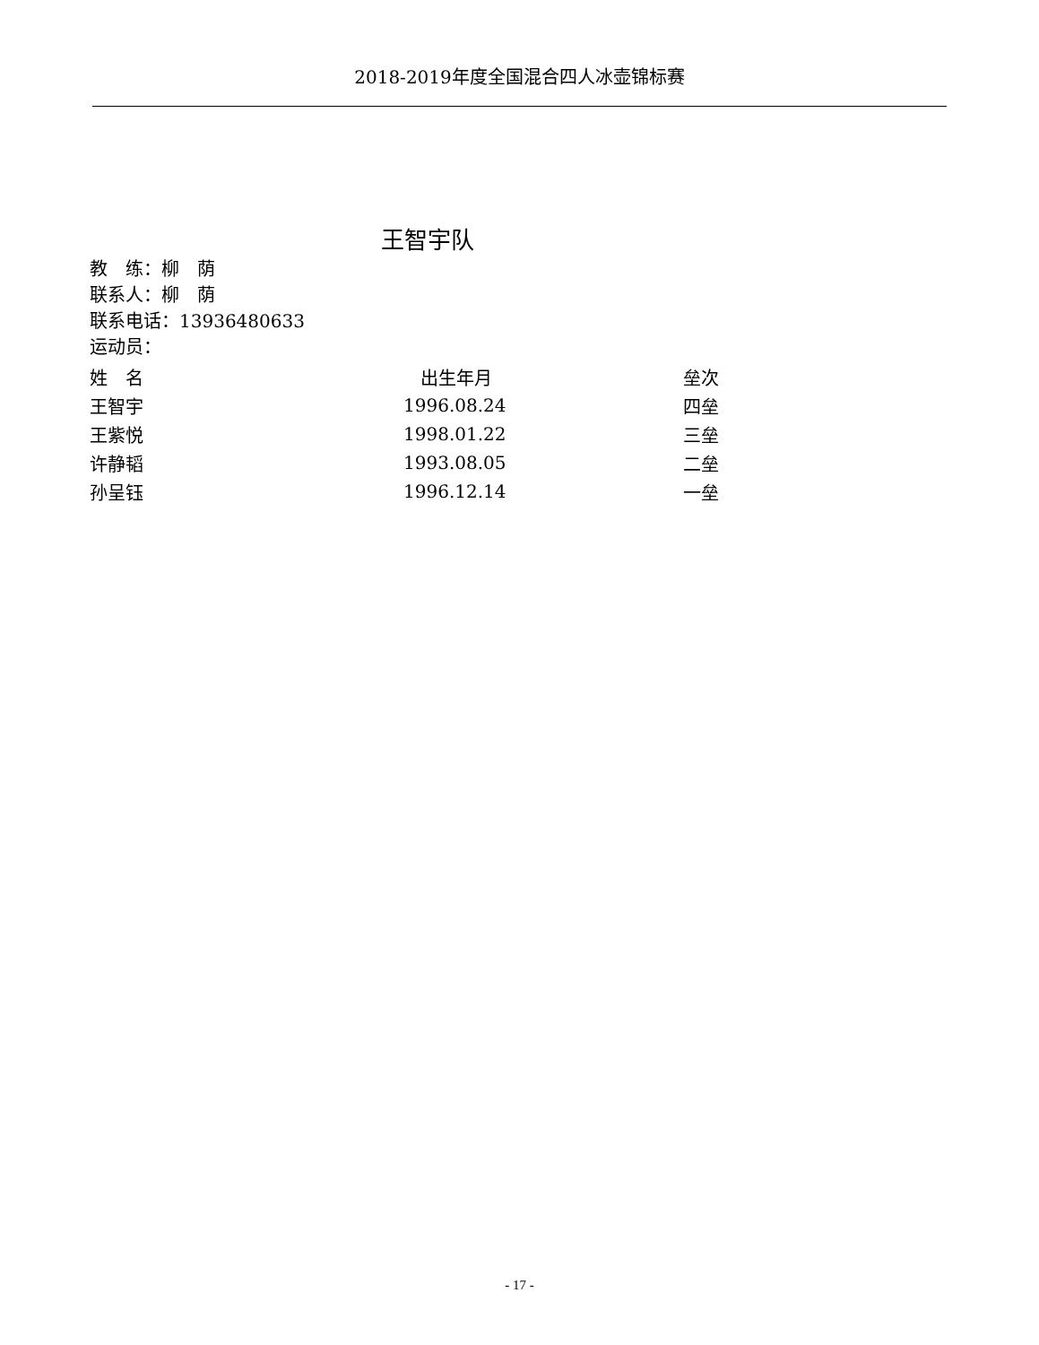2018-2019年度全国混合四人冰壶锦标赛
王智宇队
教　练：柳　荫
联系人：柳　荫
联系电话：13936480633
运动员：
| 姓 名 | 出生年月 | 垒次 |
| --- | --- | --- |
| 王智宇 | 1996.08.24 | 四垒 |
| 王紫悦 | 1998.01.22 | 三垒 |
| 许静韬 | 1993.08.05 | 二垒 |
| 孙呈钰 | 1996.12.14 | 一垒 |
- 17 -